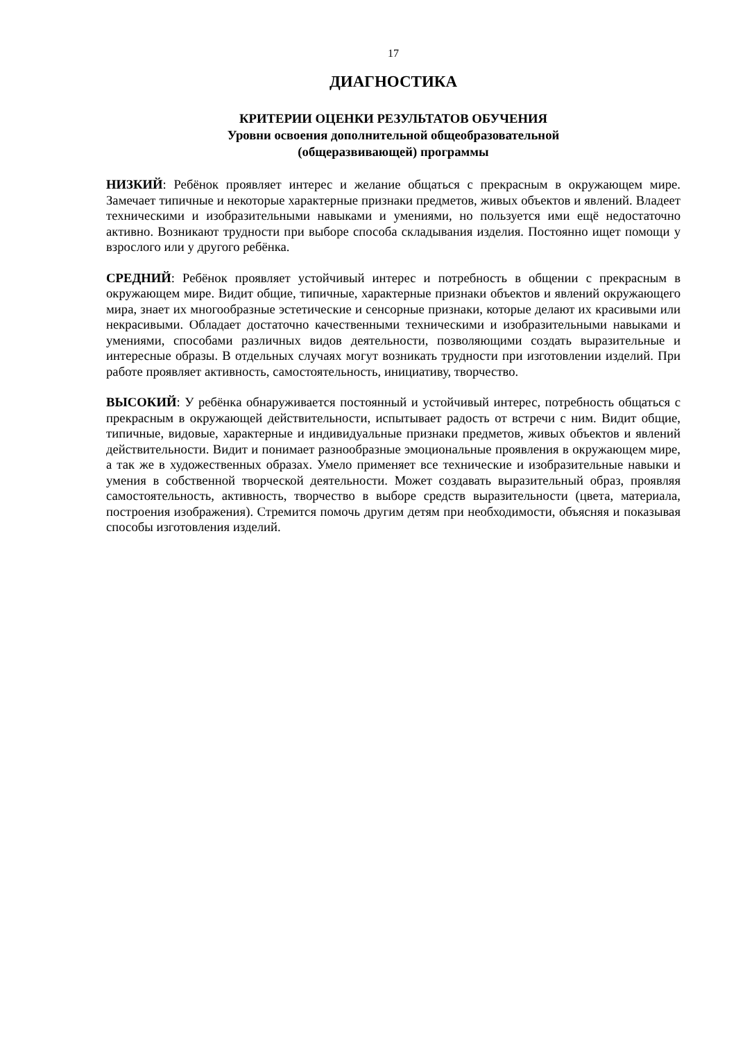17
ДИАГНОСТИКА
КРИТЕРИИ ОЦЕНКИ РЕЗУЛЬТАТОВ ОБУЧЕНИЯ
Уровни освоения дополнительной общеобразовательной
(общеразвивающей) программы
НИЗКИЙ: Ребёнок проявляет интерес и желание общаться с прекрасным в окружающем мире. Замечает типичные и некоторые характерные признаки предметов, живых объектов и явлений. Владеет техническими и изобразительными навыками и умениями, но пользуется ими ещё недостаточно активно. Возникают трудности при выборе способа складывания изделия. Постоянно ищет помощи у взрослого или у другого ребёнка.
СРЕДНИЙ: Ребёнок проявляет устойчивый интерес и потребность в общении с прекрасным в окружающем мире. Видит общие, типичные, характерные признаки объектов и явлений окружающего мира, знает их многообразные эстетические и сенсорные признаки, которые делают их красивыми или некрасивыми. Обладает достаточно качественными техническими и изобразительными навыками и умениями, способами различных видов деятельности, позволяющими создать выразительные и интересные образы. В отдельных случаях могут возникать трудности при изготовлении изделий. При работе проявляет активность, самостоятельность, инициативу, творчество.
ВЫСОКИЙ: У ребёнка обнаруживается постоянный и устойчивый интерес, потребность общаться с прекрасным в окружающей действительности, испытывает радость от встречи с ним. Видит общие, типичные, видовые, характерные и индивидуальные признаки предметов, живых объектов и явлений действительности. Видит и понимает разнообразные эмоциональные проявления в окружающем мире, а так же в художественных образах. Умело применяет все технические и изобразительные навыки и умения в собственной творческой деятельности. Может создавать выразительный образ, проявляя самостоятельность, активность, творчество в выборе средств выразительности (цвета, материала, построения изображения). Стремится помочь другим детям при необходимости, объясняя и показывая способы изготовления изделий.